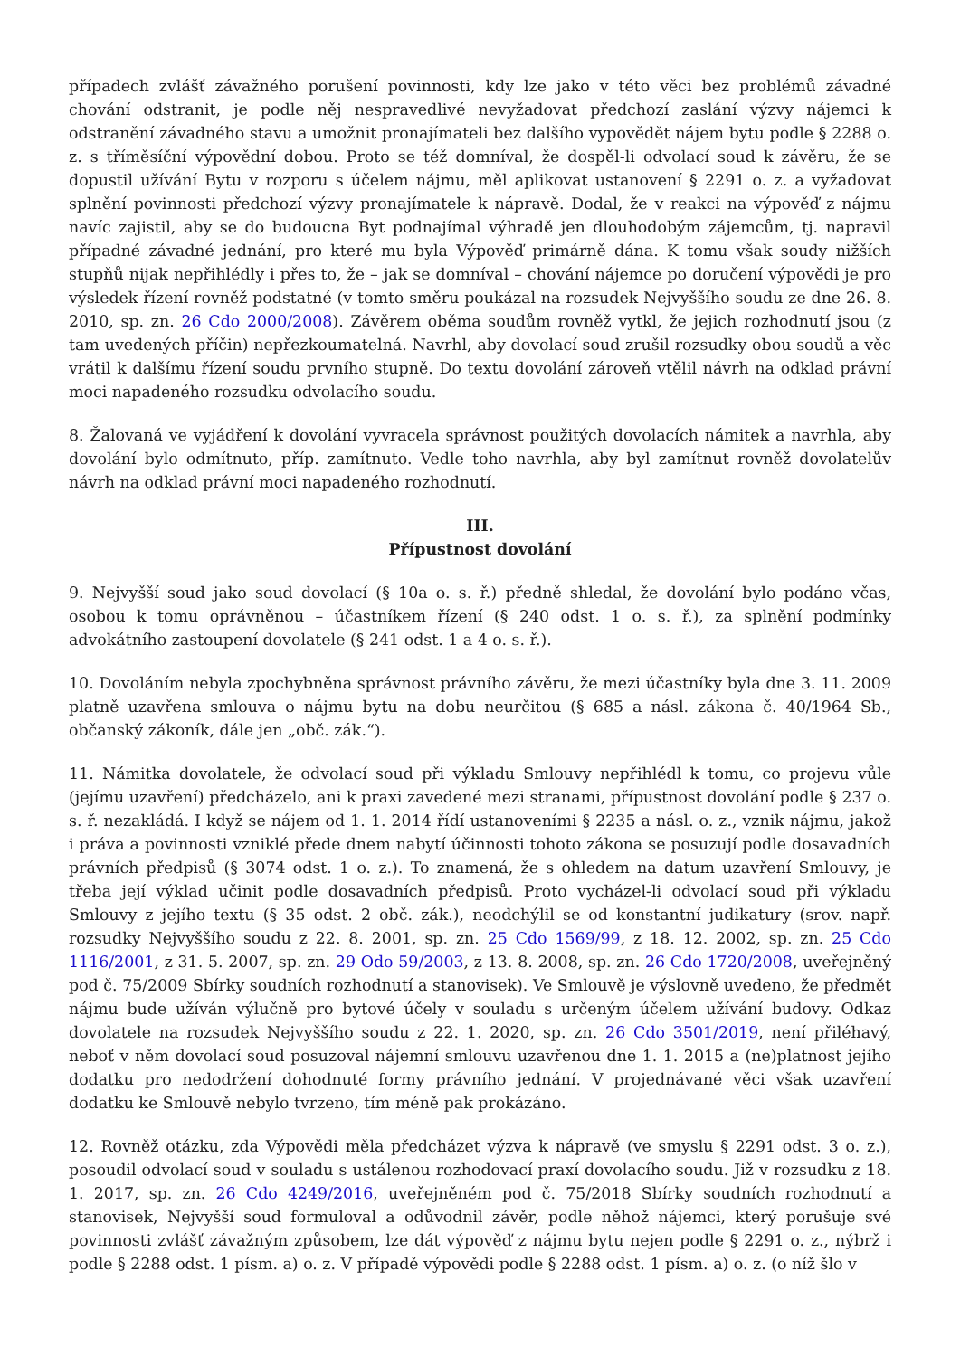případech zvlášť závažného porušení povinnosti, kdy lze jako v této věci bez problémů závadné chování odstranit, je podle něj nespravedlivé nevyžadovat předchozí zaslání výzvy nájemci k odstranění závadného stavu a umožnit pronajímateli bez dalšího vypovědět nájem bytu podle § 2288 o. z. s tříměsíční výpovědní dobou. Proto se též domníval, že dospěl-li odvolací soud k závěru, že se dopustil užívání Bytu v rozporu s účelem nájmu, měl aplikovat ustanovení § 2291 o. z. a vyžadovat splnění povinnosti předchozí výzvy pronajímatele k nápravě. Dodal, že v reakci na výpověď z nájmu navíc zajistil, aby se do budoucna Byt podnajímal výhradě jen dlouhodobým zájemcům, tj. napravil případné závadné jednání, pro které mu byla Výpověď primárně dána. K tomu však soudy nižších stupňů nijak nepřihlédly i přes to, že – jak se domníval – chování nájemce po doručení výpovědi je pro výsledek řízení rovněž podstatné (v tomto směru poukázal na rozsudek Nejvyššího soudu ze dne 26. 8. 2010, sp. zn. 26 Cdo 2000/2008). Závěrem oběma soudům rovněž vytkl, že jejich rozhodnutí jsou (z tam uvedených příčin) nepřezkoumatelná. Navrhl, aby dovolací soud zrušil rozsudky obou soudů a věc vrátil k dalšímu řízení soudu prvního stupně. Do textu dovolání zároveň vtělil návrh na odklad právní moci napadeného rozsudku odvolacího soudu.
8. Žalovaná ve vyjádření k dovolání vyvracela správnost použitých dovolacích námitek a navrhla, aby dovolání bylo odmítnuto, příp. zamítnuto. Vedle toho navrhla, aby byl zamítnut rovněž dovolatelův návrh na odklad právní moci napadeného rozhodnutí.
III.
Přípustnost dovolání
9. Nejvyšší soud jako soud dovolací (§ 10a o. s. ř.) předně shledal, že dovolání bylo podáno včas, osobou k tomu oprávněnou – účastníkem řízení (§ 240 odst. 1 o. s. ř.), za splnění podmínky advokátního zastoupení dovolatele (§ 241 odst. 1 a 4 o. s. ř.).
10. Dovoláním nebyla zpochybněna správnost právního závěru, že mezi účastníky byla dne 3. 11. 2009 platně uzavřena smlouva o nájmu bytu na dobu neurčitou (§ 685 a násl. zákona č. 40/1964 Sb., občanský zákoník, dále jen „obč. zák.“).
11. Námitka dovolatele, že odvolací soud při výkladu Smlouvy nepřihlédl k tomu, co projevu vůle (jejímu uzavření) předcházelo, ani k praxi zavedené mezi stranami, přípustnost dovolání podle § 237 o. s. ř. nezakládá. I když se nájem od 1. 1. 2014 řídí ustanoveními § 2235 a násl. o. z., vznik nájmu, jakož i práva a povinnosti vzniklé přede dnem nabytí účinnosti tohoto zákona se posuzují podle dosavadních právních předpisů (§ 3074 odst. 1 o. z.). To znamená, že s ohledem na datum uzavření Smlouvy, je třeba její výklad učinit podle dosavadních předpisů. Proto vycházel-li odvolací soud při výkladu Smlouvy z jejího textu (§ 35 odst. 2 obč. zák.), neodchýlil se od konstantní judikatury (srov. např. rozsudky Nejvyššího soudu z 22. 8. 2001, sp. zn. 25 Cdo 1569/99, z 18. 12. 2002, sp. zn. 25 Cdo 1116/2001, z 31. 5. 2007, sp. zn. 29 Odo 59/2003, z 13. 8. 2008, sp. zn. 26 Cdo 1720/2008, uveřejněný pod č. 75/2009 Sbírky soudních rozhodnutí a stanovisek). Ve Smlouvě je výslovně uvedeno, že předmět nájmu bude užíván výlučně pro bytové účely v souladu s určeným účelem užívání budovy. Odkaz dovolatele na rozsudek Nejvyššího soudu z 22. 1. 2020, sp. zn. 26 Cdo 3501/2019, není přiléhavý, neboť v něm dovolací soud posuzoval nájemní smlouvu uzavřenou dne 1. 1. 2015 a (ne)platnost jejího dodatku pro nedodržení dohodnuté formy právního jednání. V projednávané věci však uzavření dodatku ke Smlouvě nebylo tvrzeno, tím méně pak prokázáno.
12. Rovněž otázku, zda Výpovědi měla předcházet výzva k nápravě (ve smyslu § 2291 odst. 3 o. z.), posoudil odvolací soud v souladu s ustálenou rozhodovací praxí dovolacího soudu. Již v rozsudku z 18. 1. 2017, sp. zn. 26 Cdo 4249/2016, uveřejněném pod č. 75/2018 Sbírky soudních rozhodnutí a stanovisek, Nejvyšší soud formuloval a odůvodnil závěr, podle něhož nájemci, který porušuje své povinnosti zvlášť závažným způsobem, lze dát výpověď z nájmu bytu nejen podle § 2291 o. z., nýbrž i podle § 2288 odst. 1 písm. a) o. z. V případě výpovědi podle § 2288 odst. 1 písm. a) o. z. (o níž šlo v